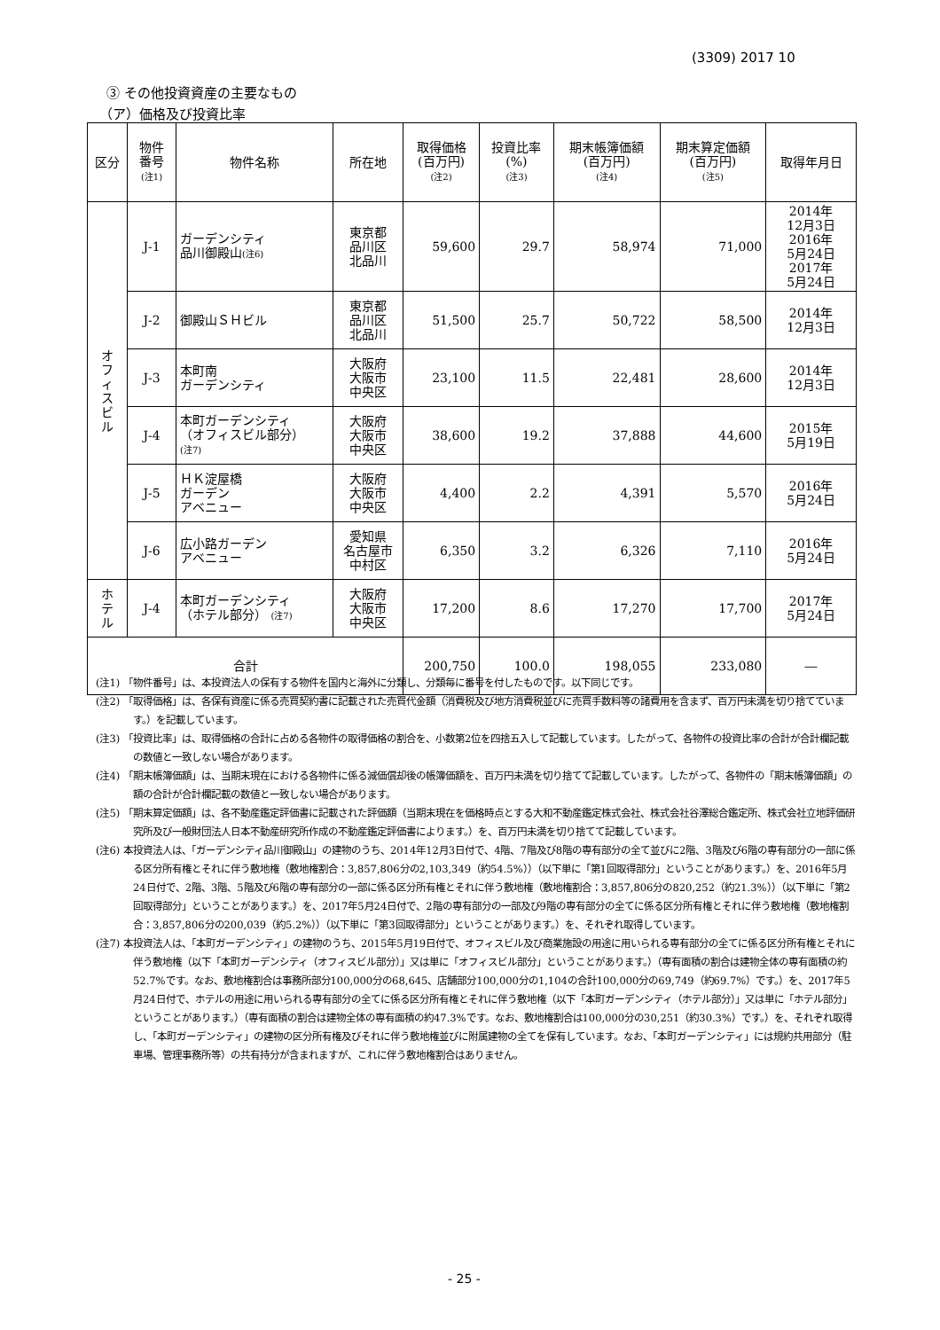(3309) 2017 10
③ その他投資資産の主要なもの
（ア）価格及び投資比率
| 区分 | 物件 番号 (注1) | 物件名称 | 所在地 | 取得価格 (百万円) (注2) | 投資比率 (%) (注3) | 期末帳簿価額 (百万円) (注4) | 期末算定価額 (百万円) (注5) | 取得年月日 |
| --- | --- | --- | --- | --- | --- | --- | --- | --- |
| オ フ ィ ス ビ ル | J-1 | ガーデンシティ 品川御殿山 (注6) | 東京都 品川区 北品川 | 59,600 | 29.7 | 58,974 | 71,000 | 2014年 12月3日 2016年 5月24日 2017年 5月24日 |
| | J-2 | 御殿山ＳＨビル | 東京都 品川区 北品川 | 51,500 | 25.7 | 50,722 | 58,500 | 2014年 12月3日 |
| | J-3 | 本町南 ガーデンシティ | 大阪府 大阪市 中央区 | 23,100 | 11.5 | 22,481 | 28,600 | 2014年 12月3日 |
| | J-4 | 本町ガーデンシティ （オフィスビル部分） (注7) | 大阪府 大阪市 中央区 | 38,600 | 19.2 | 37,888 | 44,600 | 2015年 5月19日 |
| | J-5 | ＨＫ淀屋橋 ガーデン アベニュー | 大阪府 大阪市 中央区 | 4,400 | 2.2 | 4,391 | 5,570 | 2016年 5月24日 |
| | J-6 | 広小路ガーデン アベニュー | 愛知県 名古屋市 中村区 | 6,350 | 3.2 | 6,326 | 7,110 | 2016年 5月24日 |
| ホ テ ル | J-4 | 本町ガーデンシティ （ホテル部分） (注7) | 大阪府 大阪市 中央区 | 17,200 | 8.6 | 17,270 | 17,700 | 2017年 5月24日 |
| 合計 | | | | 200,750 | 100.0 | 198,055 | 233,080 | ― |
(注1) 「物件番号」は、本投資法人の保有する物件を国内と海外に分類し、分類毎に番号を付したものです。以下同じです。
(注2) 「取得価格」は、各保有資産に係る売買契約書に記載された売買代金額（消費税及び地方消費税並びに売買手数料等の諸費用を含まず、百万円未満を切り捨てています。）を記載しています。
(注3) 「投資比率」は、取得価格の合計に占める各物件の取得価格の割合を、小数第2位を四捨五入して記載しています。したがって、各物件の投資比率の合計が合計欄記載の数値と一致しない場合があります。
(注4) 「期末帳簿価額」は、当期末現在における各物件に係る減価償却後の帳簿価額を、百万円未満を切り捨てて記載しています。したがって、各物件の「期末帳簿価額」の額の合計が合計欄記載の数値と一致しない場合があります。
(注5) 「期末算定価額」は、各不動産鑑定評価書に記載された評価額（当期末現在を価格時点とする大和不動産鑑定株式会社、株式会社谷澤総合鑑定所、株式会社立地評価研究所及び一般財団法人日本不動産研究所作成の不動産鑑定評価書によります。）を、百万円未満を切り捨てて記載しています。
(注6) 本投資法人は、「ガーデンシティ品川御殿山」の建物のうち、2014年12月3日付で、4階、7階及び8階の専有部分の全て並びに2階、3階及び6階の専有部分の一部に係る区分所有権とそれに伴う敷地権（敷地権割合：3,857,806分の2,103,349（約54.5%））（以下単に「第1回取得部分」ということがあります。）を、2016年5月24日付で、2階、3階、5階及び6階の専有部分の一部に係る区分所有権とそれに伴う敷地権（敷地権割合：3,857,806分の820,252（約21.3%））（以下単に「第2回取得部分」ということがあります。）を、2017年5月24日付で、2階の専有部分の一部及び9階の専有部分の全てに係る区分所有権とそれに伴う敷地権（敷地権割合：3,857,806分の200,039（約5.2%））（以下単に「第3回取得部分」ということがあります。）を、それぞれ取得しています。
(注7) 本投資法人は、「本町ガーデンシティ」の建物のうち、2015年5月19日付で、オフィスビル及び商業施設の用途に用いられる専有部分の全てに係る区分所有権とそれに伴う敷地権（以下「本町ガーデンシティ（オフィスビル部分）」又は単に「オフィスビル部分」ということがあります。）（専有面積の割合は建物全体の専有面積の約52.7%です。なお、敷地権割合は事務所部分100,000分の68,645、店舗部分100,000分の1,104の合計100,000分の69,749（約69.7%）です。）を、2017年5月24日付で、ホテルの用途に用いられる専有部分の全てに係る区分所有権とそれに伴う敷地権（以下「本町ガーデンシティ（ホテル部分）」又は単に「ホテル部分」ということがあります。）（専有面積の割合は建物全体の専有面積の約47.3%です。なお、敷地権割合は100,000分の30,251（約30.3%）です。）を、それぞれ取得し、「本町ガーデンシティ」の建物の区分所有権及びそれに伴う敷地権並びに附属建物の全てを保有しています。なお、「本町ガーデンシティ」には規約共用部分（駐車場、管理事務所等）の共有持分が含まれますが、これに伴う敷地権割合はありません。
- 25 -